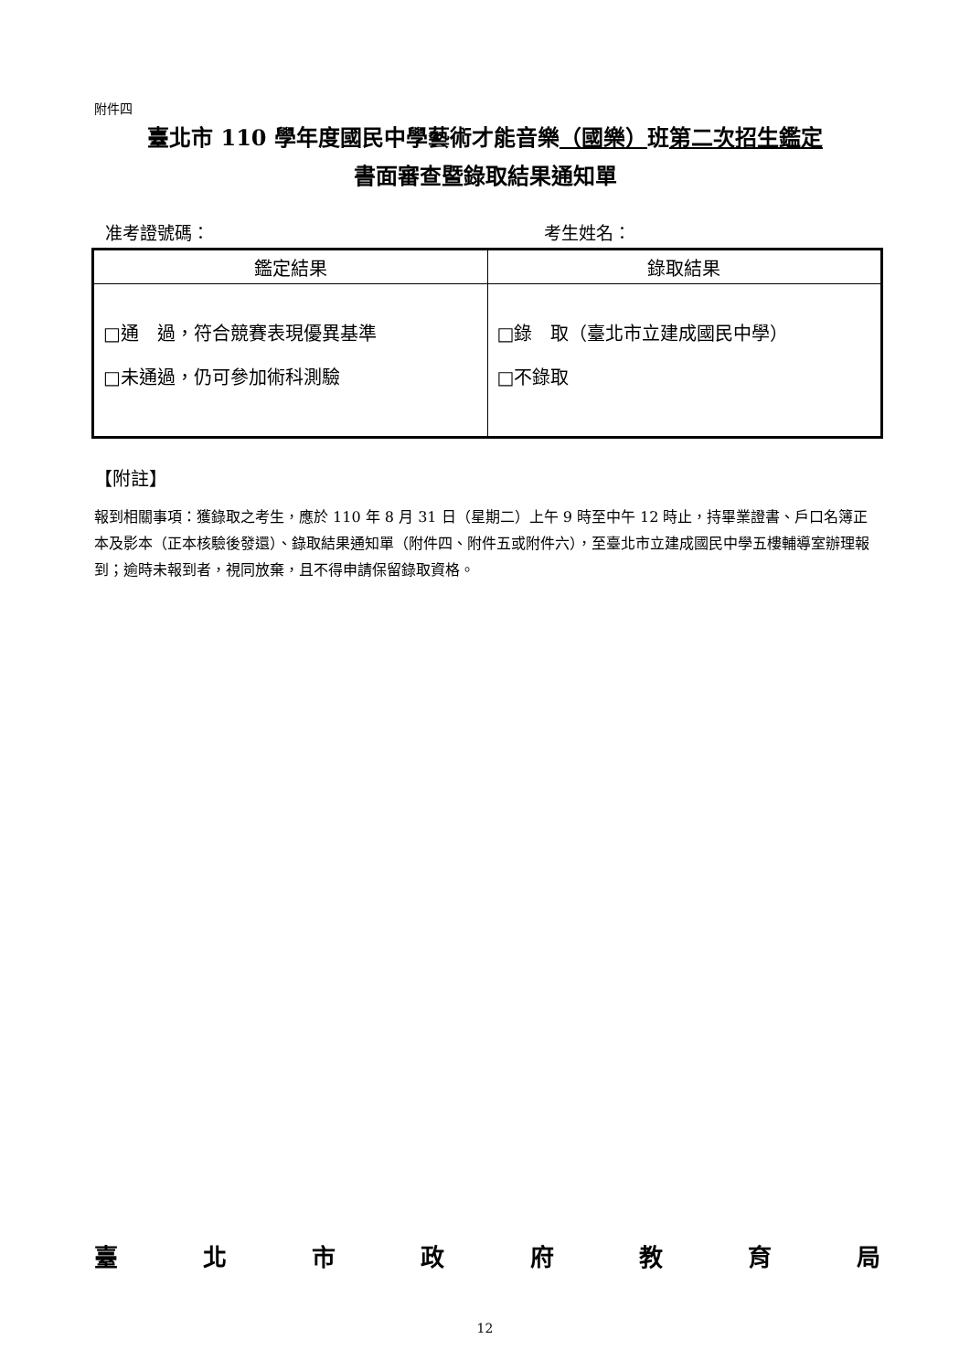附件四
臺北市 110 學年度國民中學藝術才能音樂（國樂）班第二次招生鑑定
書面審查暨錄取結果通知單
准考證號碼： 考生姓名：
| 鑑定結果 | 錄取結果 |
| --- | --- |
| □通 過，符合競賽表現優異基準 □未通過，仍可參加術科測驗 | □錄 取（臺北市立建成國民中學） □不錄取 |
【附註】
報到相關事項：獲錄取之考生，應於 110 年 8 月 31 日（星期二）上午 9 時至中午 12 時止，持畢業證書、戶口名簿正本及影本（正本核驗後發還）、錄取結果通知單（附件四、附件五或附件六），至臺北市立建成國民中學五樓輔導室辦理報到；逾時未報到者，視同放棄，且不得申請保留錄取資格。
臺北市政府教育局
12